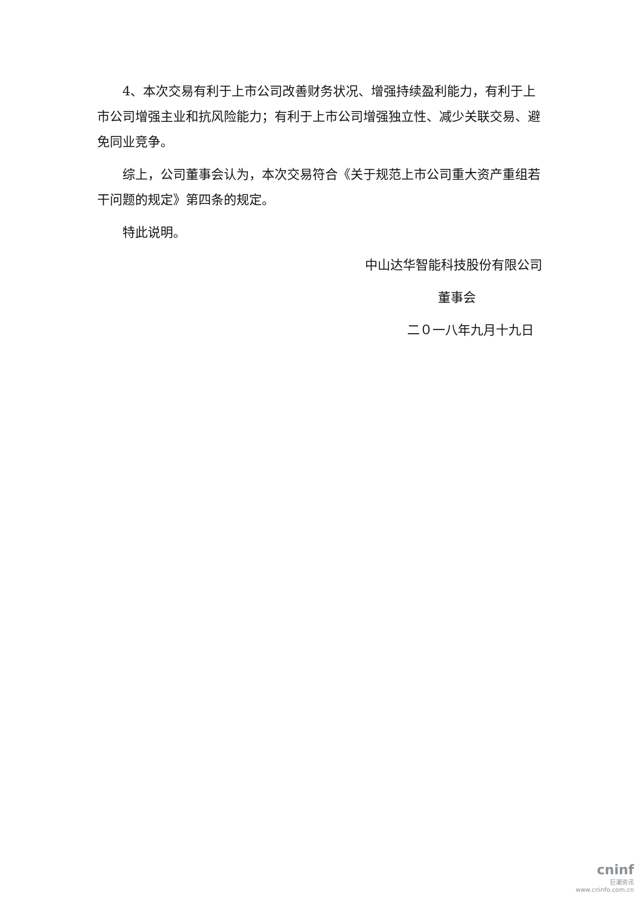4、本次交易有利于上市公司改善财务状况、增强持续盈利能力，有利于上市公司增强主业和抗风险能力；有利于上市公司增强独立性、减少关联交易、避免同业竞争。
综上，公司董事会认为，本次交易符合《关于规范上市公司重大资产重组若干问题的规定》第四条的规定。
特此说明。
中山达华智能科技股份有限公司
董事会
二０一八年九月十九日
cninf
巨潮资讯
www.cninfo.com.cn